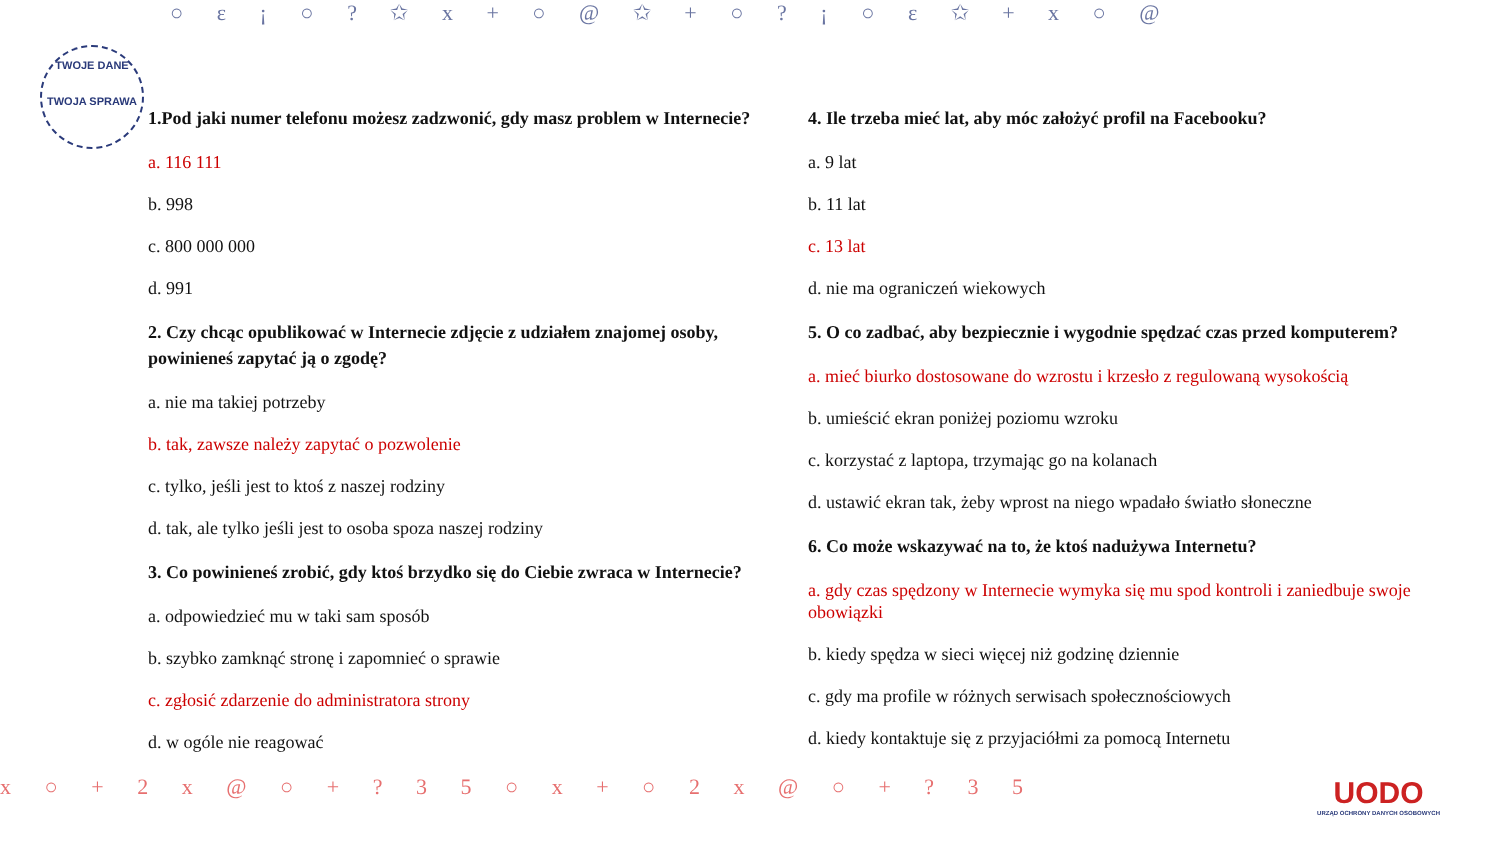○ ε ¡ ○ ? ✩ x + ○ @ ✩ + ○ ? ¡ ○ ε ✩ + x ○ @
TWOJE DANE
TWOJA SPRAWA
1.Pod jaki numer telefonu możesz zadzwonić, gdy masz problem w Internecie?
a. 116 111
b. 998
c. 800 000 000
d. 991
2. Czy chcąc opublikować w Internecie zdjęcie z udziałem znajomej osoby, powinieneś zapytać ją o zgodę?
a. nie ma takiej potrzeby
b. tak, zawsze należy zapytać o pozwolenie
c. tylko, jeśli jest to ktoś z naszej rodziny
d. tak, ale tylko jeśli jest to osoba spoza naszej rodziny
3. Co powinieneś zrobić, gdy ktoś brzydko się do Ciebie zwraca w Internecie?
a. odpowiedzieć mu w taki sam sposób
b. szybko zamknąć stronę i zapomnieć o sprawie
c. zgłosić zdarzenie do administratora strony
d. w ogóle nie reagować
4. Ile trzeba mieć lat, aby móc założyć profil na Facebooku?
a. 9 lat
b. 11 lat
c. 13 lat
d. nie ma ograniczeń wiekowych
5. O co zadbać, aby bezpiecznie i wygodnie spędzać czas przed komputerem?
a. mieć biurko dostosowane do wzrostu i krzesło z regulowaną wysokością
b. umieścić ekran poniżej poziomu wzroku
c. korzystać z laptopa, trzymając go na kolanach
d. ustawić ekran tak, żeby wprost na niego wpadało światło słoneczne
6. Co może wskazywać na to, że ktoś nadużywa Internetu?
a. gdy czas spędzony w Internecie wymyka się mu spod kontroli i zaniedbuje swoje obowiązki
b. kiedy spędza w sieci więcej niż godzinę dziennie
c. gdy ma profile w różnych serwisach społecznościowych
d. kiedy kontaktuje się z przyjaciółmi za pomocą Internetu
x ○ + 2 x @ ○ + ? 3 5 ○ x + ○ 2 x @ ○ + ? 3 5
UODO
URZĄD OCHRONY DANYCH OSOBOWYCH